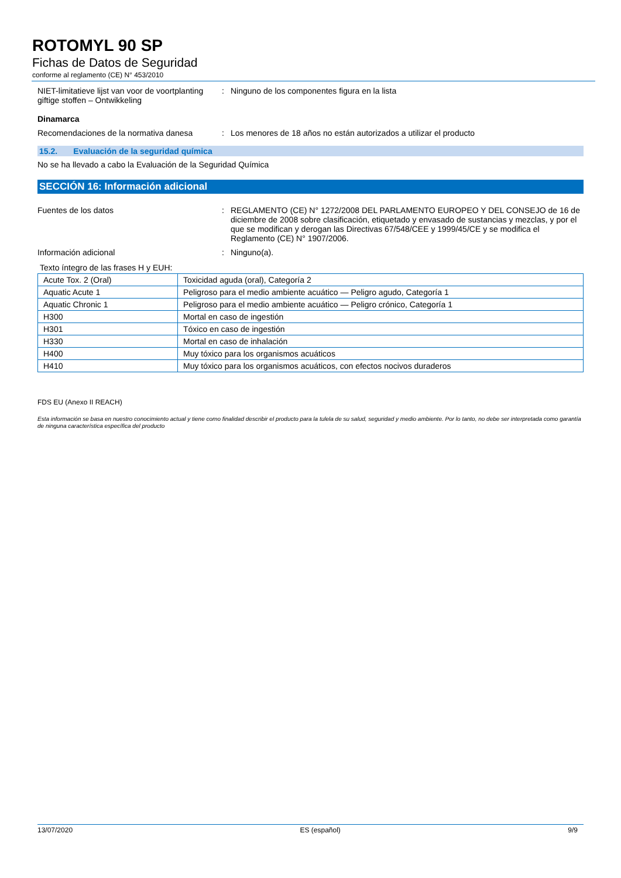ROTOMYL 90 SP
Fichas de Datos de Seguridad
conforme al reglamento (CE) N° 453/2010
NIET-limitatieve lijst van voor de voortplanting giftige stoffen – Ontwikkeling
: Ninguno de los componentes figura en la lista
Dinamarca
Recomendaciones de la normativa danesa
: Los menores de 18 años no están autorizados a utilizar el producto
15.2. Evaluación de la seguridad química
No se ha llevado a cabo la Evaluación de la Seguridad Química
SECCIÓN 16: Información adicional
Fuentes de los datos : REGLAMENTO (CE) N° 1272/2008 DEL PARLAMENTO EUROPEO Y DEL CONSEJO de 16 de diciembre de 2008 sobre clasificación, etiquetado y envasado de sustancias y mezclas, y por el que se modifican y derogan las Directivas 67/548/CEE y 1999/45/CE y se modifica el Reglamento (CE) N° 1907/2006.
Información adicional : Ninguno(a).
Texto íntegro de las frases H y EUH:
| Acute Tox. 2 (Oral) | Toxicidad aguda (oral), Categoría 2 |
| Aquatic Acute 1 | Peligroso para el medio ambiente acuático — Peligro agudo, Categoría 1 |
| Aquatic Chronic 1 | Peligroso para el medio ambiente acuático — Peligro crónico, Categoría 1 |
| H300 | Mortal en caso de ingestión |
| H301 | Tóxico en caso de ingestión |
| H330 | Mortal en caso de inhalación |
| H400 | Muy tóxico para los organismos acuáticos |
| H410 | Muy tóxico para los organismos acuáticos, con efectos nocivos duraderos |
FDS EU (Anexo II REACH)
Esta información se basa en nuestro conocimiento actual y tiene como finalidad describir el producto para la tulela de su salud, seguridad y medio ambiente. Por lo tanto, no debe ser interpretada como garantía de ninguna característica específica del producto
13/07/2020 ES (español) 9/9